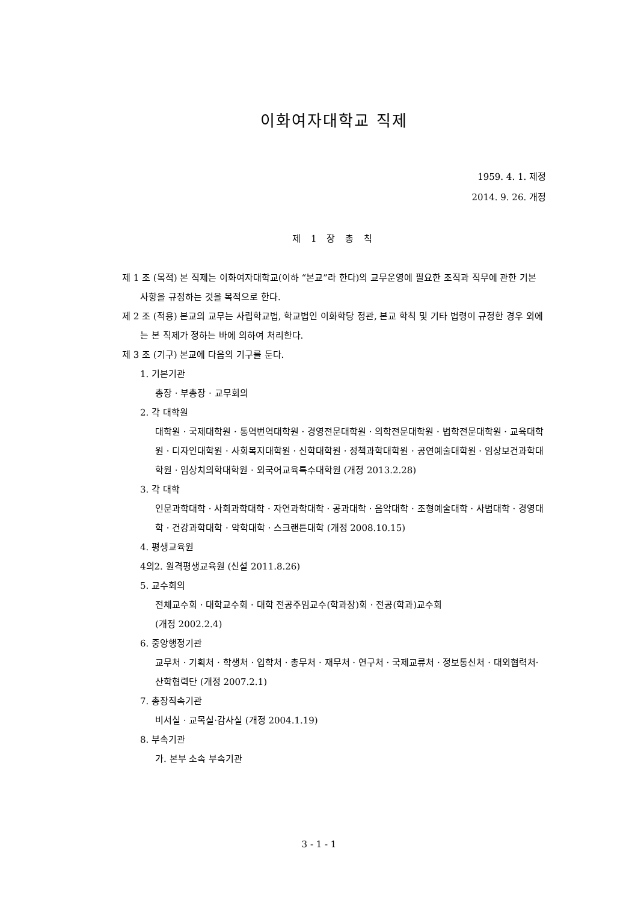이화여자대학교 직제
1959. 4. 1. 제정
2014. 9. 26. 개정
제 1 장 총 칙
제 1 조 (목적) 본 직제는 이화여자대학교(이하 “본교”라 한다)의 교무운영에 필요한 조직과 직무에 관한 기본 사항을 규정하는 것을 목적으로 한다.
제 2 조 (적용) 본교의 교무는 사립학교법, 학교법인 이화학당 정관, 본교 학칙 및 기타 법령이 규정한 경우 외에는 본 직제가 정하는 바에 의하여 처리한다.
제 3 조 (기구) 본교에 다음의 기구를 둔다.
1. 기본기관
총장 · 부총장 · 교무회의
2. 각 대학원
대학원 · 국제대학원 · 통역번역대학원 · 경영전문대학원 · 의학전문대학원 · 법학전문대학원 · 교육대학원 · 디자인대학원 · 사회복지대학원 · 신학대학원 · 정책과학대학원 · 공연예술대학원 · 임상보건과학대학원 · 임상치의학대학원 · 외국어교육특수대학원 (개정 2013.2.28)
3. 각 대학
인문과학대학 · 사회과학대학 · 자연과학대학 · 공과대학 · 음악대학 · 조형예술대학 · 사범대학 · 경영대학 · 건강과학대학 · 약학대학 · 스크랜튼대학 (개정 2008.10.15)
4. 평생교육원
4의2. 원격평생교육원 (신설 2011.8.26)
5. 교수회의
전체교수회 · 대학교수회 · 대학 전공주임교수(학과장)회 · 전공(학과)교수회
(개정 2002.2.4)
6. 중앙행정기관
교무처 · 기획처 · 학생처 · 입학처 · 총무처 · 재무처 · 연구처 · 국제교류처 · 정보통신처 · 대외협력처·산학협력단 (개정 2007.2.1)
7. 총장직속기관
비서실 · 교목실·감사실 (개정 2004.1.19)
8. 부속기관
가. 본부 소속 부속기관
3 - 1 - 1